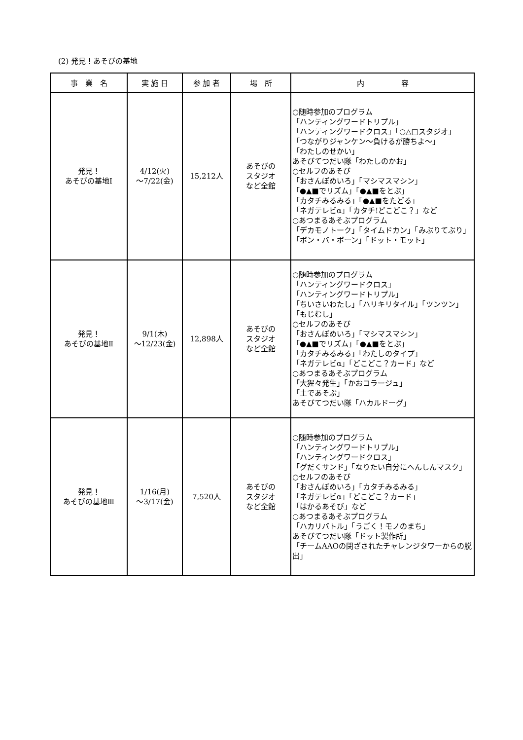(2) 発見！あそびの基地
| 事 業 名 | 実 施 日 | 参 加 者 | 場 所 | 内 容 |
| --- | --- | --- | --- | --- |
| 発見！ あそびの基地Ⅰ | 4/12(火) ～7/22(金) | 15,212人 | あそびの スタジオ など全館 | ○随時参加のプログラム 「ハンティングワードトリプル」 「ハンティングワードクロス」「○△□スタジオ」 「つながりジャンケン～負けるが勝ちよ～」 「わたしのせかい」 あそびてつだい隊「わたしのかお」 ○セルフのあそび 「おさんぽめいろ」「マシマスマシン」 「●▲■でリズム」「●▲■をとぶ」 「カタチみるみる」「●▲■をたどる」 「ネガテレビα」「カタチ!どこどこ？」など ○あつまるあそぶプログラム 「デカモノトーク」「タイムドカン」「みぶりてぶり」 「ボン・バ・ボーン」「ドット・モット」 |
| 発見！ あそびの基地Ⅱ | 9/1(木) ～12/23(金) | 12,898人 | あそびの スタジオ など全館 | ○随時参加のプログラム 「ハンティングワードクロス」 「ハンティングワードトリプル」 「ちいさいわたし」「ハリキリタイル」「ツンツン」 「もじむし」 ○セルフのあそび 「おさんぽめいろ」「マシマスマシン」 「●▲■でリズム」「●▲■をとぶ」 「カタチみるみる」「わたしのタイプ」 「ネガテレビα」「どこどこ？カード」など ○あつまるあそぶプログラム 「大猩々発生」「かおコラージュ」 「土であそぶ」 あそびてつだい隊「ハカルドーグ」 |
| 発見！ あそびの基地Ⅲ | 1/16(月) ～3/17(金) | 7,520人 | あそびの スタジオ など全館 | ○随時参加のプログラム 「ハンティングワードトリプル」 「ハンティングワードクロス」 「グだくサンド」「なりたい自分にへんしんマスク」 ○セルフのあそび 「おさんぽめいろ」「カタチみるみる」 「ネガテレビα」「どこどこ？カード」 「はかるあそび」など ○あつまるあそぶプログラム 「ハカリバトル」「うごく！モノのまち」 あそびてつだい隊「ドット製作所」 「チームAAOの閉ざされたチャレンジタワーからの脱出」 |